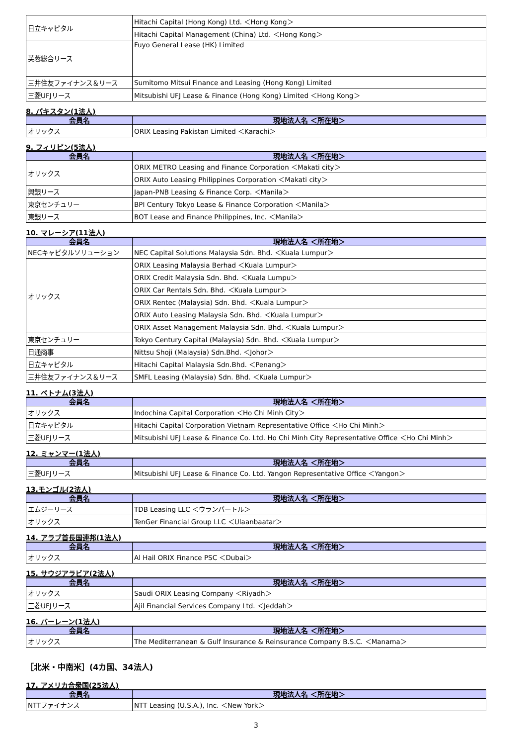| 日立キャピタル | Hitachi Capital (Hong Kong) Ltd. ＜Hong Kong＞ |
| | Hitachi Capital Management (China) Ltd. ＜Hong Kong＞ |
| 芙蓉総合リース | Fuyo General Lease (HK) Limited |
| 三井住友ファイナンス＆リース | Sumitomo Mitsui Finance and Leasing (Hong Kong) Limited |
| 三菱UFJリース | Mitsubishi UFJ Lease & Finance (Hong Kong) Limited ＜Hong Kong＞ |
8. パキスタン(1法人)
| 会員名 | 現地法人名 ＜所在地＞ |
| --- | --- |
| オリックス | ORIX Leasing Pakistan Limited ＜Karachi＞ |
9. フィリピン(5法人)
| 会員名 | 現地法人名 ＜所在地＞ |
| --- | --- |
| オリックス | ORIX METRO Leasing and Finance Corporation ＜Makati city＞ |
| | ORIX Auto Leasing Philippines Corporation ＜Makati city＞ |
| 興銀リース | Japan-PNB Leasing & Finance Corp. ＜Manila＞ |
| 東京センチュリー | BPI Century Tokyo Lease & Finance Corporation ＜Manila＞ |
| 東銀リース | BOT Lease and Finance Philippines, Inc. ＜Manila＞ |
10. マレーシア(11法人)
| 会員名 | 現地法人名 ＜所在地＞ |
| --- | --- |
| NECキャピタルソリューション | NEC Capital Solutions Malaysia Sdn. Bhd. ＜Kuala Lumpur＞ |
| オリックス | ORIX Leasing Malaysia Berhad ＜Kuala Lumpur＞ |
| | ORIX Credit Malaysia Sdn. Bhd. ＜Kuala Lumpu＞ |
| | ORIX Car Rentals Sdn. Bhd. ＜Kuala Lumpur＞ |
| | ORIX Rentec (Malaysia) Sdn. Bhd. ＜Kuala Lumpur＞ |
| | ORIX Auto Leasing Malaysia Sdn. Bhd. ＜Kuala Lumpur＞ |
| | ORIX Asset Management Malaysia Sdn. Bhd. ＜Kuala Lumpur＞ |
| 東京センチュリー | Tokyo Century Capital (Malaysia) Sdn. Bhd. ＜Kuala Lumpur＞ |
| 日通商事 | Nittsu Shoji (Malaysia) Sdn.Bhd. ＜Johor＞ |
| 日立キャピタル | Hitachi Capital Malaysia Sdn.Bhd. ＜Penang＞ |
| 三井住友ファイナンス＆リース | SMFL Leasing (Malaysia) Sdn. Bhd. ＜Kuala Lumpur＞ |
11. ベトナム(3法人)
| 会員名 | 現地法人名 ＜所在地＞ |
| --- | --- |
| オリックス | Indochina Capital Corporation ＜Ho Chi Minh City＞ |
| 日立キャピタル | Hitachi Capital Corporation Vietnam Representative Office ＜Ho Chi Minh＞ |
| 三菱UFJリース | Mitsubishi UFJ Lease & Finance Co. Ltd. Ho Chi Minh City Representative Office ＜Ho Chi Minh＞ |
12. ミャンマー(1法人)
| 会員名 | 現地法人名 ＜所在地＞ |
| --- | --- |
| 三菱UFJリース | Mitsubishi UFJ Lease & Finance Co. Ltd. Yangon Representative Office ＜Yangon＞ |
13.モンゴル(2法人)
| 会員名 | 現地法人名 ＜所在地＞ |
| --- | --- |
| エムジーリース | TDB Leasing LLC ＜ウランバートル＞ |
| オリックス | TenGer Financial Group LLC ＜Ulaanbaatar＞ |
14. アラブ首長国連邦(1法人)
| 会員名 | 現地法人名 ＜所在地＞ |
| --- | --- |
| オリックス | Al Hail ORIX Finance PSC ＜Dubai＞ |
15. サウジアラビア(2法人)
| 会員名 | 現地法人名 ＜所在地＞ |
| --- | --- |
| オリックス | Saudi ORIX Leasing Company ＜Riyadh＞ |
| 三菱UFJリース | Ajil Financial Services Company Ltd. ＜Jeddah＞ |
16. バーレーン(1法人)
| 会員名 | 現地法人名 ＜所在地＞ |
| --- | --- |
| オリックス | The Mediterranean & Gulf Insurance & Reinsurance Company B.S.C. ＜Manama＞ |
［北米・中南米］(4カ国、34法人)
17. アメリカ合衆国(25法人)
| 会員名 | 現地法人名 ＜所在地＞ |
| --- | --- |
| NTTファイナンス | NTT Leasing (U.S.A.), Inc. ＜New York＞ |
3